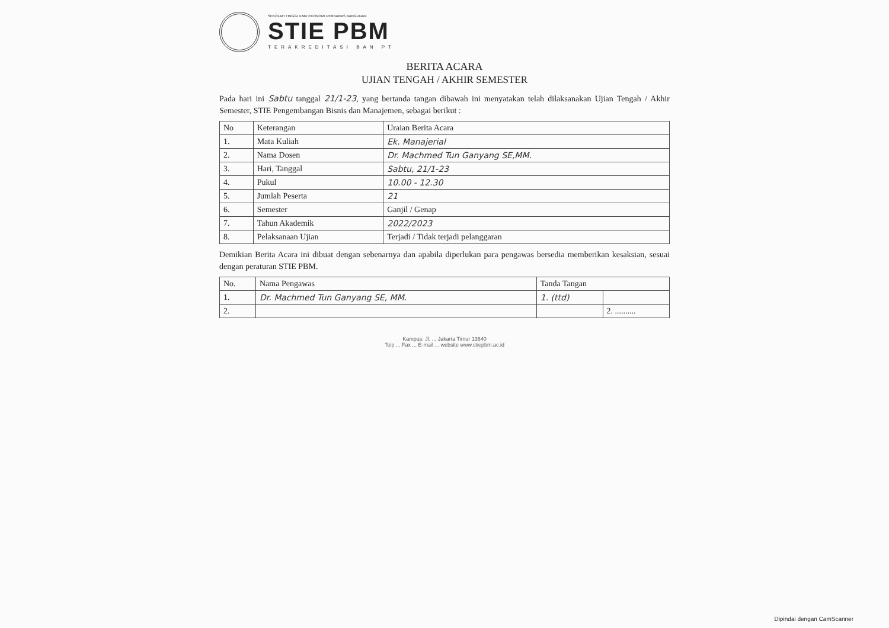SEKOLAH TINGGI ILMU EKONOMI PERBANAS BANGUNAN
STIE PBM
TERAKREDITASI BAN PT
BERITA ACARA
UJIAN TENGAH / AKHIR SEMESTER
Pada hari ini Sabtu tanggal 21/1-23, yang bertanda tangan dibawah ini menyatakan telah dilaksanakan Ujian Tengah / Akhir Semester, STIE Pengembangan Bisnis dan Manajemen, sebagai berikut :
| No | Keterangan | Uraian Berita Acara |
| --- | --- | --- |
| 1. | Mata Kuliah | Ek. Manajerial |
| 2. | Nama Dosen | Dr. Machmed Tun Ganyang SE,MM. |
| 3. | Hari, Tanggal | Sabtu, 21/1-23 |
| 4. | Pukul | 10.00 - 12.30 |
| 5. | Jumlah Peserta | 21 |
| 6. | Semester | Ganjil / Genap |
| 7. | Tahun Akademik | 2022/2023 |
| 8. | Pelaksanaan Ujian | Terjadi / Tidak terjadi pelanggaran |
Demikian Berita Acara ini dibuat dengan sebenarnya dan apabila diperlukan para pengawas bersedia memberikan kesaksian, sesuai dengan peraturan STIE PBM.
| No. | Nama Pengawas | Tanda Tangan | |
| --- | --- | --- | --- |
| 1. | Dr. Machmed Tun Ganyang SE, MM. | 1. (ttd) | |
| 2. | | | 2. .......... |
Kampus: Jl. ... Jakarta Timur 13640
Telp ... Fax ... E-mail ... website www.stiepbm.ac.id
Dipindai dengan CamScanner